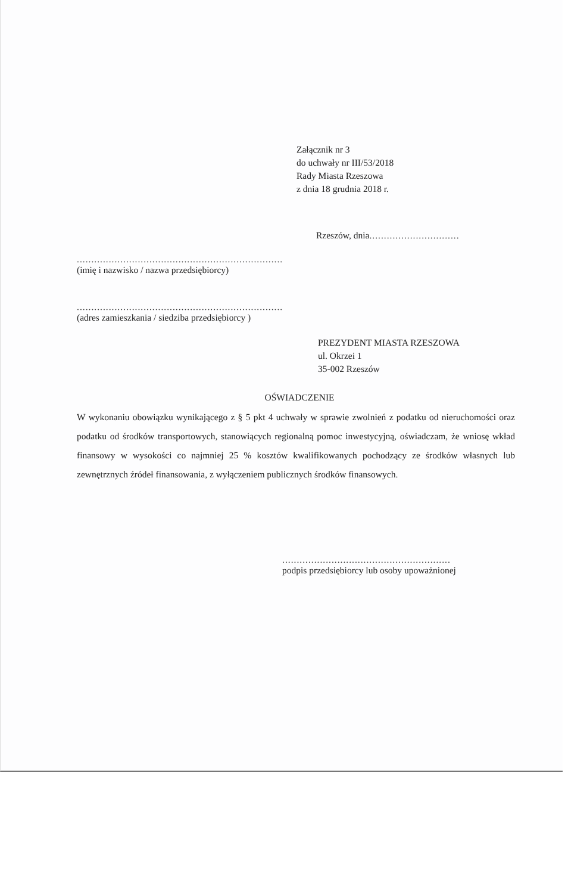Załącznik nr 3
do uchwały nr III/53/2018
Rady Miasta Rzeszowa
z dnia 18 grudnia 2018 r.
Rzeszów, dnia...............................
.......................................................................
(imię i nazwisko / nazwa przedsiębiorcy)
.......................................................................
(adres zamieszkania / siedziba przedsiębiorcy )
PREZYDENT MIASTA RZESZOWA
ul. Okrzei 1
35-002 Rzeszów
OŚWIADCZENIE
W wykonaniu obowiązku wynikającego z § 5 pkt 4 uchwały w sprawie zwolnień z podatku od nieruchomości oraz podatku od środków transportowych, stanowiących regionalną pomoc inwestycyjną, oświadczam, że wniosę wkład finansowy w wysokości co najmniej 25 % kosztów kwalifikowanych pochodzący ze środków własnych lub zewnętrznych źródeł finansowania, z wyłączeniem publicznych środków finansowych.
..........................................................
podpis przedsiębiorcy lub osoby upoważnionej